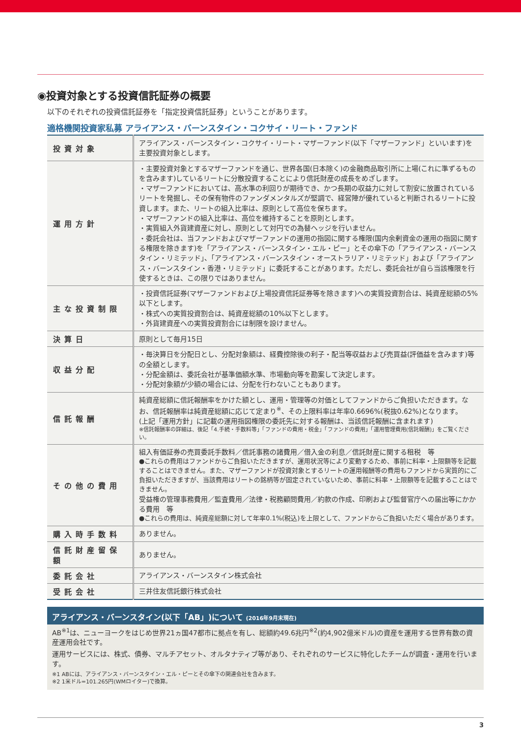◉投資対象とする投資信託証券の概要
以下のそれぞれの投資信託証券を「指定投資信託証券」ということがあります。
適格機関投資家私募 アライアンス・バーンスタイン・コクサイ・リート・ファンド
| 投資対象 | アライアンス・バーンスタイン・コクサイ・リート・マザーファンド(以下「マザーファンド」といいます)を主要投資対象とします。 |
| 運用方針 | ・主要投資対象とするマザーファンドを通じ、世界各国(日本除く)の金融商品取引所に上場(これに準ずるものを含みます)しているリートに分散投資することにより信託財産の成長をめざします。 ・マザーファンドにおいては、高水準の利回りが期待でき、かつ長期の収益力に対して割安に放置されているリートを発掘し、その保有物件のファンダメンタルズが堅調で、経営陣が優れていると判断されるリートに投資します。また、リートの組入比率は、原則として高位を保ちます。 ・マザーファンドの組入比率は、高位を維持することを原則とします。 ・実質組入外貨建資産に対し、原則として対円での為替ヘッジを行いません。 ・委託会社は、当ファンドおよびマザーファンドの運用の指図に関する権限(国内余剰資金の運用の指図に関する権限を除きます)を「アライアンス・バーンスタイン・エル・ピー」とその傘下の「アライアンス・バーンスタイン・リミテッド」、「アライアンス・バーンスタイン・オーストラリア・リミテッド」および「アライアンス・バーンスタイン・香港・リミテッド」に委託することがあります。ただし、委託会社が自ら当該権限を行使するときは、この限りではありません。 |
| 主な投資制限 | ・投資信託証券(マザーファンドおよび上場投資信託証券等を除きます)への実質投資割合は、純資産総額の5%以下とします。 ・株式への実質投資割合は、純資産総額の10%以下とします。 ・外貨建資産への実質投資割合には制限を設けません。 |
| 決算日 | 原則として毎月15日 |
| 収益分配 | ・毎決算日を分配日とし、分配対象額は、経費控除後の利子・配当等収益および売買益(評価益を含みます)等の全額とします。 ・分配金額は、委託会社が基準価額水準、市場動向等を勘案して決定します。 ・分配対象額が少額の場合には、分配を行わないこともあります。 |
| 信託報酬 | 純資産総額に信託報酬率をかけた額とし、運用・管理等の対価としてファンドからご負担いただきます。なお、信託報酬率は純資産総額に応じて定まり<sup>※</sup>、その上限料率は年率0.6696%(税抜0.62%)となります。 (上記「運用方針」に記載の運用指図権限の委託先に対する報酬は、当該信託報酬に含まれます) ※信託報酬率の詳細は、後記「4.手続・手数料等」「ファンドの費用・税金」「ファンドの費用」「運用管理費用(信託報酬)」をご覧ください。 |
| その他の費用 | 組入有価証券の売買委託手数料／信託事務の諸費用／借入金の利息／信託財産に関する租税 等 ●これらの費用はファンドからご負担いただきますが、運用状況等により変動するため、事前に料率・上限額等を記載することはできません。また、マザーファンドが投資対象とするリートの運用報酬等の費用もファンドから実質的にご負担いただきますが、当該費用はリートの銘柄等が固定されていないため、事前に料率・上限額等を記載することはできません。 受益権の管理事務費用／監査費用／法律・税務顧問費用／約款の作成、印刷および監督官庁への届出等にかかる費用 等 ●これらの費用は、純資産総額に対して年率0.1%(税込)を上限として、ファンドからご負担いただく場合があります。 |
| 購入時手数料 | ありません。 |
| 信託財産留保額 | ありません。 |
| 委託会社 | アライアンス・バーンスタイン株式会社 |
| 受託会社 | 三井住友信託銀行株式会社 |
アライアンス・バーンスタイン(以下「AB」)について (2016年9月末現在)
AB<sup>※1</sup>は、ニューヨークをはじめ世界21ヵ国47都市に拠点を有し、総額約49.6兆円<sup>※2</sup>(約4,902億米ドル)の資産を運用する世界有数の資産運用会社です。
運用サービスには、株式、債券、マルチアセット、オルタナティブ等があり、それぞれのサービスに特化したチームが調査・運用を行います。
※1 ABには、アライアンス・バーンスタイン・エル・ピーとその傘下の関連会社を含みます。
※2 1米ドル=101.265円(WMロイター)で換算。
3